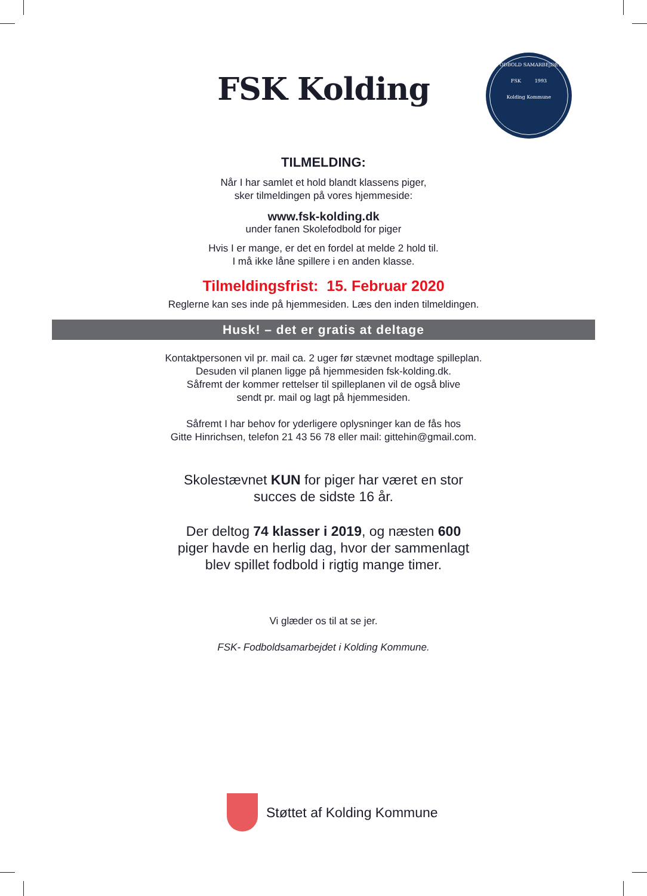FODBOLD SAMARBEJDET
FSK 1993
Kolding Kommune
FSK Kolding
TILMELDING:
Når I har samlet et hold blandt klassens piger,
sker tilmeldingen på vores hjemmeside:
www.fsk-kolding.dk
under fanen Skolefodbold for piger
Hvis I er mange, er det en fordel at melde 2 hold til.
I må ikke låne spillere i en anden klasse.
Tilmeldingsfrist: 15. Februar 2020
Reglerne kan ses inde på hjemmesiden. Læs den inden tilmeldingen.
Husk! – det er gratis at deltage
Kontaktpersonen vil pr. mail ca. 2 uger før stævnet modtage spilleplan.
Desuden vil planen ligge på hjemmesiden fsk-kolding.dk.
Såfremt der kommer rettelser til spilleplanen vil de også blive
sendt pr. mail og lagt på hjemmesiden.
Såfremt I har behov for yderligere oplysninger kan de fås hos
Gitte Hinrichsen, telefon 21 43 56 78 eller mail: gittehin@gmail.com.
Skolestævnet KUN for piger har været en stor
succes de sidste 16 år.
Der deltog 74 klasser i 2019, og næsten 600
piger havde en herlig dag, hvor der sammenlagt
blev spillet fodbold i rigtig mange timer.
Vi glæder os til at se jer.
FSK- Fodboldsamarbejdet i Kolding Kommune.
Støttet af Kolding Kommune